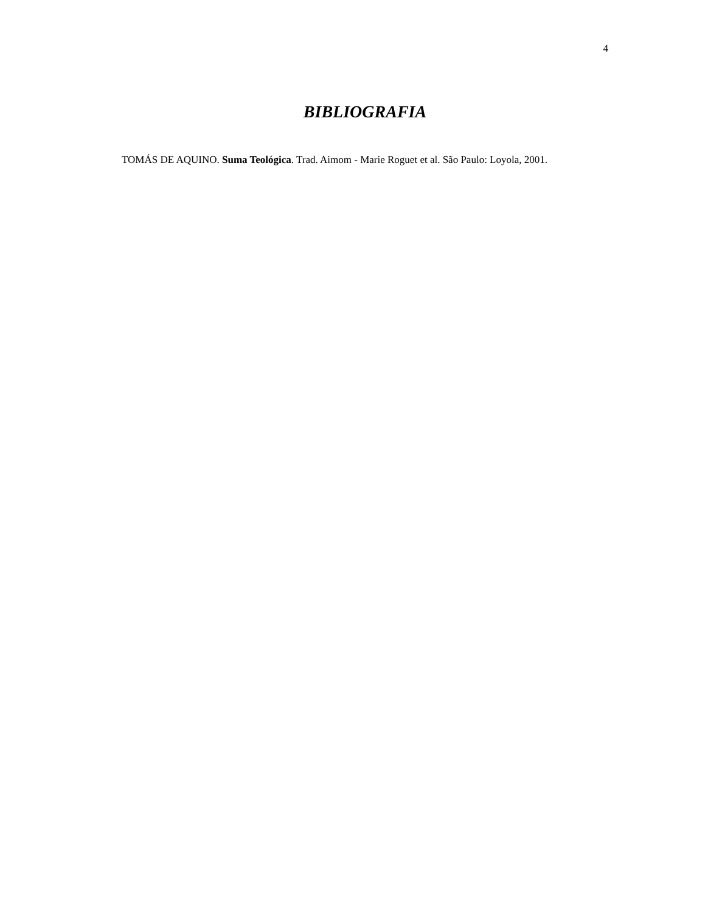4
BIBLIOGRAFIA
TOMÁS DE AQUINO. Suma Teológica. Trad. Aimom - Marie Roguet et al. São Paulo: Loyola, 2001.